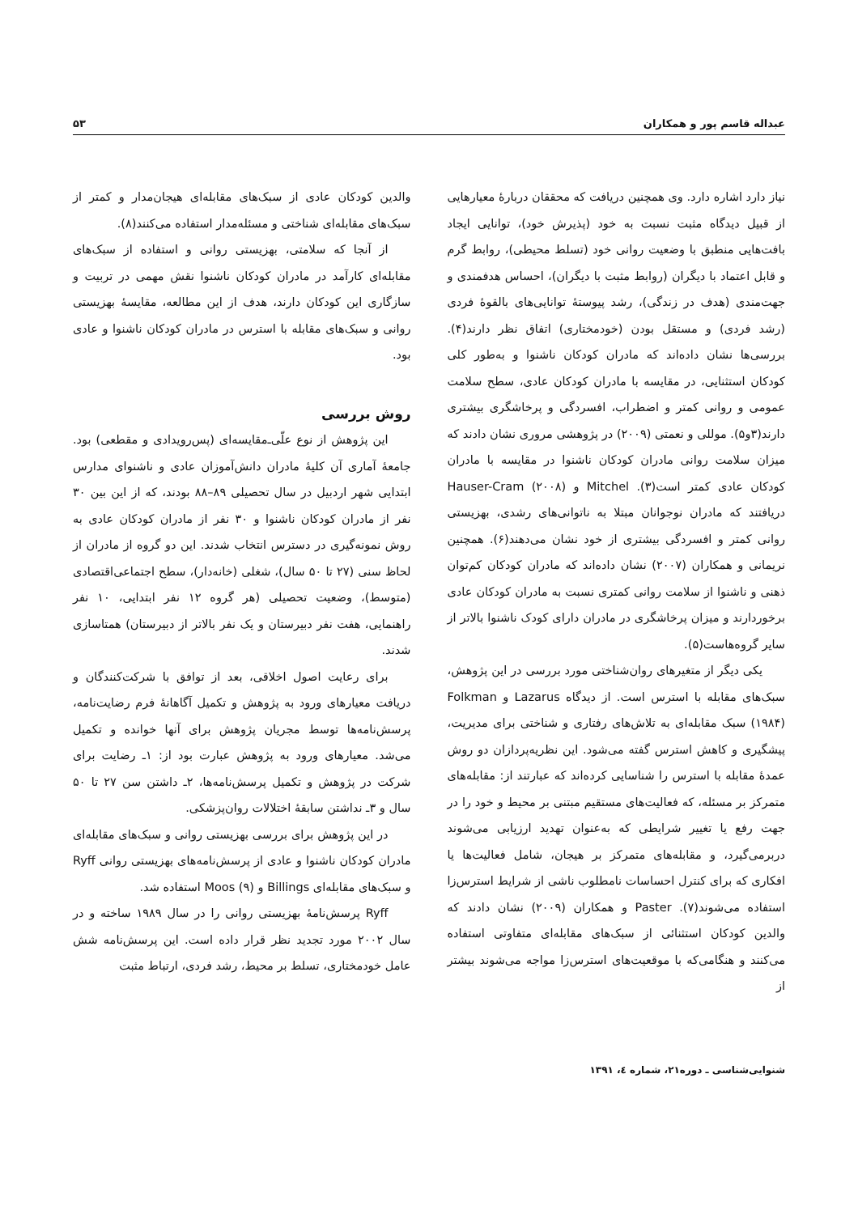عبداله قاسم پور و همکاران ۵۳
نیاز دارد اشاره دارد. وی همچنین دریافت که محققان دربارهٔ معیارهایی از قبیل دیدگاه مثبت نسبت به خود (پذیرش خود)، توانایی ایجاد بافت‌هایی منطبق با وضعیت روانی خود (تسلط محیطی)، روابط گرم و قابل اعتماد با دیگران (روابط مثبت با دیگران)، احساس هدفمندی و جهت‌مندی (هدف در زندگی)، رشد پیوستهٔ توانایی‌های بالقوهٔ فردی (رشد فردی) و مستقل بودن (خودمختاری) اتفاق نظر دارند(۴). بررسی‌ها نشان داده‌اند که مادران کودکان ناشنوا و به‌طور کلی کودکان استثنایی، در مقایسه با مادران کودکان عادی، سطح سلامت عمومی و روانی کمتر و اضطراب، افسردگی و پرخاشگری بیشتری دارند(۳و۵). موللی و نعمتی (۲۰۰۹) در پژوهشی مروری نشان دادند که میزان سلامت روانی مادران کودکان ناشنوا در مقایسه با مادران کودکان عادی کمتر است(۳). Mitchel و Hauser-Cram (۲۰۰۸) دریافتند که مادران نوجوانان مبتلا به ناتوانی‌های رشدی، بهزیستی روانی کمتر و افسردگی بیشتری از خود نشان می‌دهند(۶). همچنین نریمانی و همکاران (۲۰۰۷) نشان داده‌اند که مادران کودکان کم‌توان ذهنی و ناشنوا از سلامت روانی کمتری نسبت به مادران کودکان عادی برخوردارند و میزان پرخاشگری در مادران دارای کودک ناشنوا بالاتر از سایر گروه‌هاست(۵).
یکی دیگر از متغیرهای روان‌شناختی مورد بررسی در این پژوهش، سبک‌های مقابله با استرس است. از دیدگاه Lazarus و Folkman (۱۹۸۴) سبک مقابله‌ای به تلاش‌های رفتاری و شناختی برای مدیریت، پیشگیری و کاهش استرس گفته می‌شود. این نظریه‌پردازان دو روش عمدهٔ مقابله با استرس را شناسایی کرده‌اند که عبارتند از: مقابله‌های متمرکز بر مسئله، که فعالیت‌های مستقیم مبتنی بر محیط و خود را در جهت رفع یا تغییر شرایطی که به‌عنوان تهدید ارزیابی می‌شوند دربرمی‌گیرد، و مقابله‌های متمرکز بر هیجان، شامل فعالیت‌ها یا افکاری که برای کنترل احساسات نامطلوب ناشی از شرایط استرس‌زا استفاده می‌شوند(۷). Paster و همکاران (۲۰۰۹) نشان دادند که والدین کودکان استثنائی از سبک‌های مقابله‌ای متفاوتی استفاده می‌کنند و هنگامی‌که با موقعیت‌های استرس‌زا مواجه می‌شوند بیشتر از
والدین کودکان عادی از سبک‌های مقابله‌ای هیجان‌مدار و کمتر از سبک‌های مقابله‌ای شناختی و مسئله‌مدار استفاده می‌کنند(۸).
از آنجا که سلامتی، بهزیستی روانی و استفاده از سبک‌های مقابله‌ای کارآمد در مادران کودکان ناشنوا نقش مهمی در تربیت و سازگاری این کودکان دارند، هدف از این مطالعه، مقایسهٔ بهزیستی روانی و سبک‌های مقابله با استرس در مادران کودکان ناشنوا و عادی بود.
روش بررسی
این پژوهش از نوع علّی‌ـ‌مقایسه‌ای (پس‌رویدادی و مقطعی) بود. جامعهٔ آماری آن کلیهٔ مادران دانش‌آموزان عادی و ناشنوای مدارس ابتدایی شهر اردبیل در سال تحصیلی ۸۹–۸۸ بودند، که از این بین ۳۰ نفر از مادران کودکان ناشنوا و ۳۰ نفر از مادران کودکان عادی به روش نمونه‌گیری در دسترس انتخاب شدند. این دو گروه از مادران از لحاظ سنی (۲۷ تا ۵۰ سال)، شغلی (خانه‌دار)، سطح اجتماعی‌اقتصادی (متوسط)، وضعیت تحصیلی (هر گروه ۱۲ نفر ابتدایی، ۱۰ نفر راهنمایی، هفت نفر دبیرستان و یک نفر بالاتر از دبیرستان) همتاسازی شدند.
برای رعایت اصول اخلاقی، بعد از توافق با شرکت‌کنندگان و دریافت معیارهای ورود به پژوهش و تکمیل آگاهانهٔ فرم رضایت‌نامه، پرسش‌نامه‌ها توسط مجریان پژوهش برای آنها خوانده و تکمیل می‌شد. معیارهای ورود به پژوهش عبارت بود از: ۱ـ رضایت برای شرکت در پژوهش و تکمیل پرسش‌نامه‌ها، ۲ـ داشتن سن ۲۷ تا ۵۰ سال و ۳ـ نداشتن سابقهٔ اختلالات روان‌پزشکی.
در این پژوهش برای بررسی بهزیستی روانی و سبک‌های مقابله‌ای مادران کودکان ناشنوا و عادی از پرسش‌نامه‌های بهزیستی روانی Ryff و سبک‌های مقابله‌ای Billings و Moos (۹) استفاده شد.
Ryff پرسش‌نامهٔ بهزیستی روانی را در سال ۱۹۸۹ ساخته و در سال ۲۰۰۲ مورد تجدید نظر قرار داده است. این پرسش‌نامه شش عامل خودمختاری، تسلط بر محیط، رشد فردی، ارتباط مثبت
شنوایی‌شناسی ـ دوره۲۱، شماره ٤، ۱۳۹۱